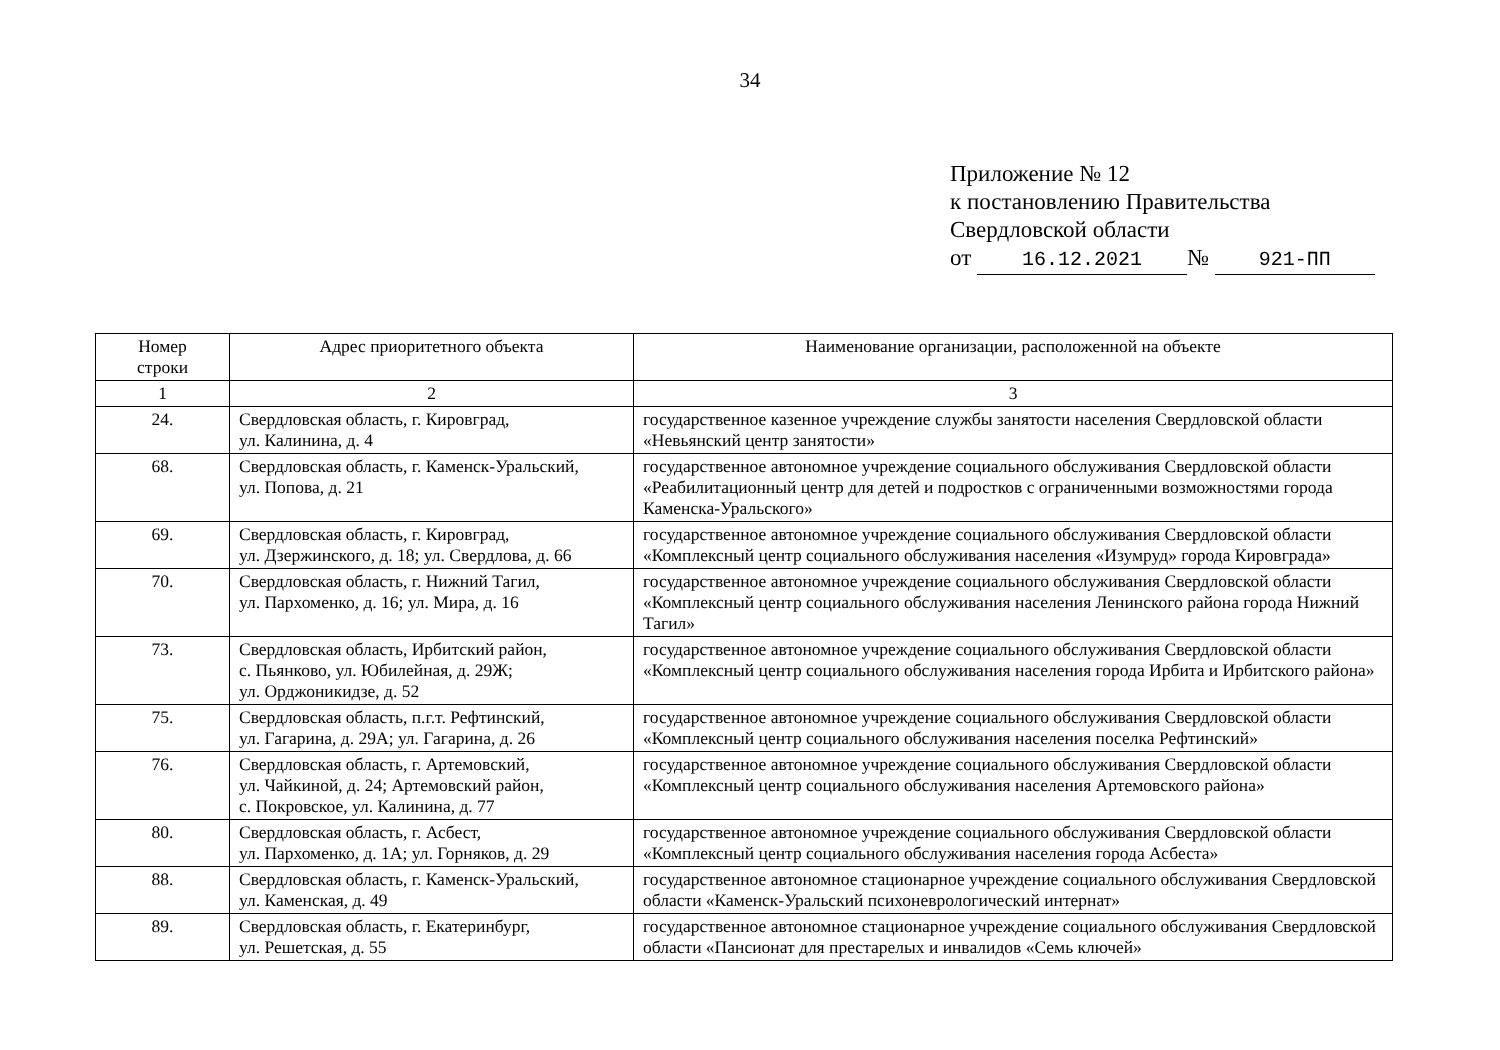34
Приложение № 12
к постановлению Правительства
Свердловской области
от 16.12.2021 № 921-ПП
| Номер строки | Адрес приоритетного объекта | Наименование организации, расположенной на объекте |
| --- | --- | --- |
| 1 | 2 | 3 |
| 24. | Свердловская область, г. Кировград, ул. Калинина, д. 4 | государственное казенное учреждение службы занятости населения Свердловской области «Невьянский центр занятости» |
| 68. | Свердловская область, г. Каменск-Уральский, ул. Попова, д. 21 | государственное автономное учреждение социального обслуживания Свердловской области «Реабилитационный центр для детей и подростков с ограниченными возможностями города Каменска-Уральского» |
| 69. | Свердловская область, г. Кировград, ул. Дзержинского, д. 18; ул. Свердлова, д. 66 | государственное автономное учреждение социального обслуживания Свердловской области «Комплексный центр социального обслуживания населения «Изумруд» города Кировграда» |
| 70. | Свердловская область, г. Нижний Тагил, ул. Пархоменко, д. 16; ул. Мира, д. 16 | государственное автономное учреждение социального обслуживания Свердловской области «Комплексный центр социального обслуживания населения Ленинского района города Нижний Тагил» |
| 73. | Свердловская область, Ирбитский район, с. Пьянково, ул. Юбилейная, д. 29Ж; ул. Орджоникидзе, д. 52 | государственное автономное учреждение социального обслуживания Свердловской области «Комплексный центр социального обслуживания населения города Ирбита и Ирбитского района» |
| 75. | Свердловская область, п.г.т. Рефтинский, ул. Гагарина, д. 29А; ул. Гагарина, д. 26 | государственное автономное учреждение социального обслуживания Свердловской области «Комплексный центр социального обслуживания населения поселка Рефтинский» |
| 76. | Свердловская область, г. Артемовский, ул. Чайкиной, д. 24; Артемовский район, с. Покровское, ул. Калинина, д. 77 | государственное автономное учреждение социального обслуживания Свердловской области «Комплексный центр социального обслуживания населения Артемовского района» |
| 80. | Свердловская область, г. Асбест, ул. Пархоменко, д. 1А; ул. Горняков, д. 29 | государственное автономное учреждение социального обслуживания Свердловской области «Комплексный центр социального обслуживания населения города Асбеста» |
| 88. | Свердловская область, г. Каменск-Уральский, ул. Каменская, д. 49 | государственное автономное стационарное учреждение социального обслуживания Свердловской области «Каменск-Уральский психоневрологический интернат» |
| 89. | Свердловская область, г. Екатеринбург, ул. Решетская, д. 55 | государственное автономное стационарное учреждение социального обслуживания Свердловской области «Пансионат для престарелых и инвалидов «Семь ключей» |